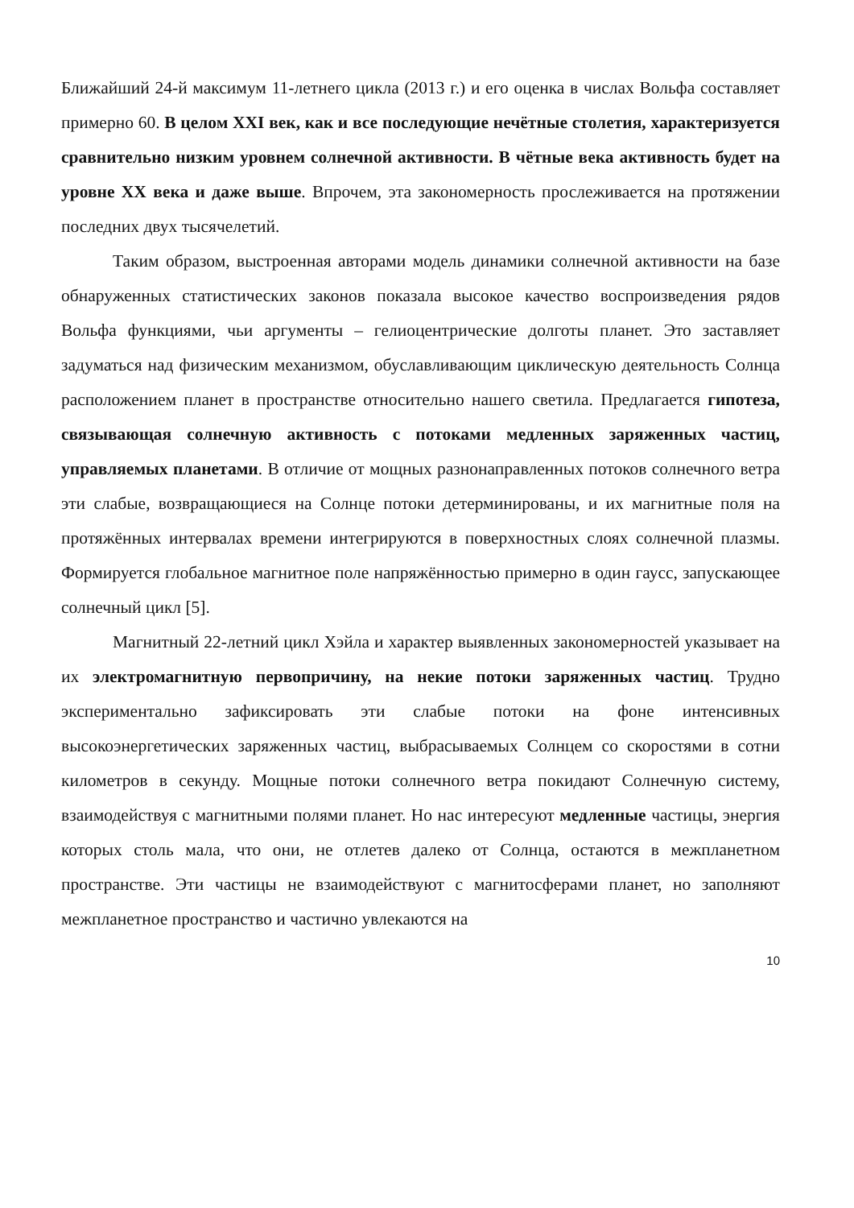Ближайший 24-й максимум 11-летнего цикла (2013 г.) и его оценка в числах Вольфа составляет примерно 60. В целом XXI век, как и все последующие нечётные столетия, характеризуется сравнительно низким уровнем солнечной активности. В чётные века активность будет на уровне XX века и даже выше. Впрочем, эта закономерность прослеживается на протяжении последних двух тысячелетий.
Таким образом, выстроенная авторами модель динамики солнечной активности на базе обнаруженных статистических законов показала высокое качество воспроизведения рядов Вольфа функциями, чьи аргументы – гелиоцентрические долготы планет. Это заставляет задуматься над физическим механизмом, обуславливающим циклическую деятельность Солнца расположением планет в пространстве относительно нашего светила. Предлагается гипотеза, связывающая солнечную активность с потоками медленных заряженных частиц, управляемых планетами. В отличие от мощных разнонаправленных потоков солнечного ветра эти слабые, возвращающиеся на Солнце потоки детерминированы, и их магнитные поля на протяжённых интервалах времени интегрируются в поверхностных слоях солнечной плазмы. Формируется глобальное магнитное поле напряжённостью примерно в один гаусс, запускающее солнечный цикл [5].
Магнитный 22-летний цикл Хэйла и характер выявленных закономерностей указывает на их электромагнитную первопричину, на некие потоки заряженных частиц. Трудно экспериментально зафиксировать эти слабые потоки на фоне интенсивных высокоэнергетических заряженных частиц, выбрасываемых Солнцем со скоростями в сотни километров в секунду. Мощные потоки солнечного ветра покидают Солнечную систему, взаимодействуя с магнитными полями планет. Но нас интересуют медленные частицы, энергия которых столь мала, что они, не отлетев далеко от Солнца, остаются в межпланетном пространстве. Эти частицы не взаимодействуют с магнитосферами планет, но заполняют межпланетное пространство и частично увлекаются на
10